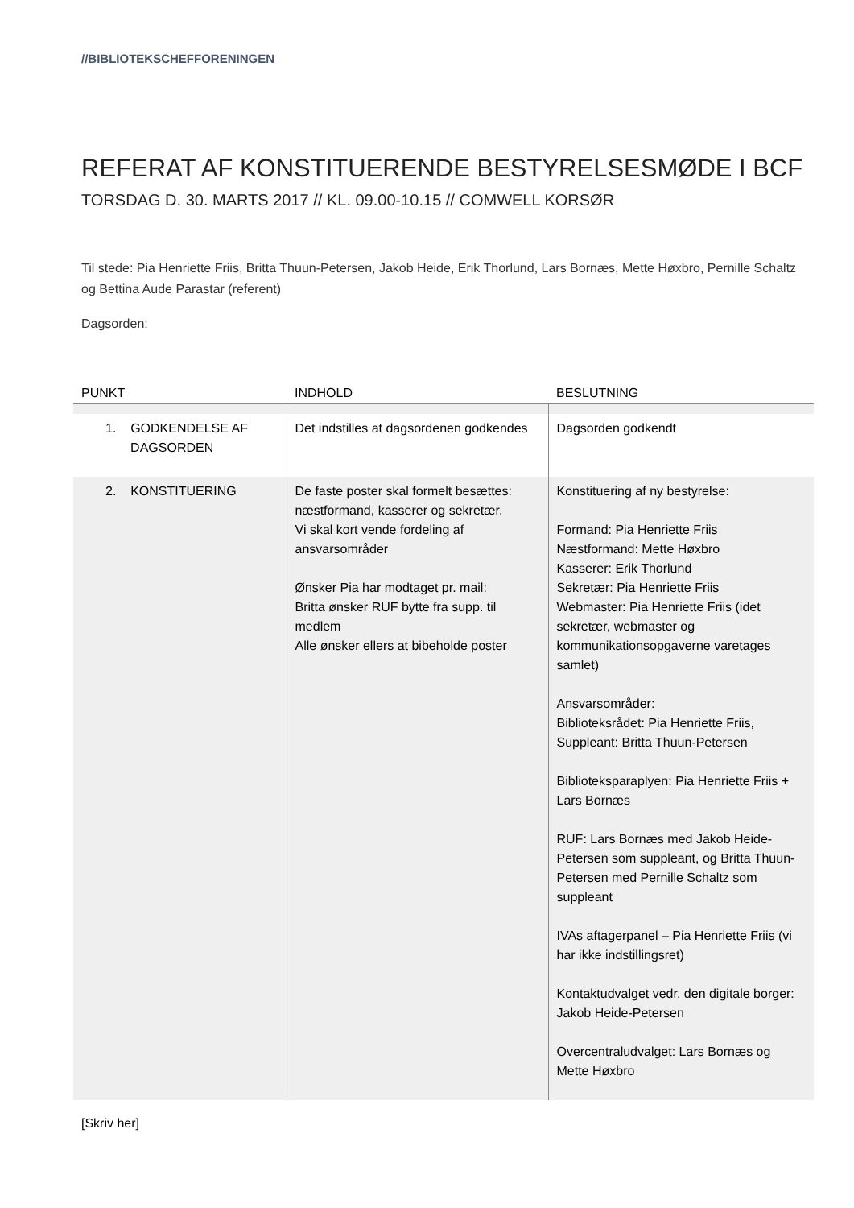//BIBLIOTEKSCHEFFORENINGEN
REFERAT AF KONSTITUERENDE BESTYRELSESMØDE I BCF
TORSDAG D. 30. MARTS 2017 // KL. 09.00-10.15 // COMWELL KORSØR
Til stede: Pia Henriette Friis, Britta Thuun-Petersen, Jakob Heide, Erik Thorlund, Lars Bornæs, Mette Høxbro, Pernille Schaltz og Bettina Aude Parastar (referent)
Dagsorden:
| PUNKT | INDHOLD | BESLUTNING |
| --- | --- | --- |
| 1. GODKENDELSE AF DAGSORDEN | Det indstilles at dagsordenen godkendes | Dagsorden godkendt |
| 2. KONSTITUERING | De faste poster skal formelt besættes: næstformand, kasserer og sekretær. Vi skal kort vende fordeling af ansvarsområder Ønsker Pia har modtaget pr. mail: Britta ønsker RUF bytte fra supp. til medlem Alle ønsker ellers at bibeholde poster | Konstituering af ny bestyrelse: Formand: Pia Henriette Friis Næstformand: Mette Høxbro Kasserer: Erik Thorlund Sekretær: Pia Henriette Friis Webmaster: Pia Henriette Friis (idet sekretær, webmaster og kommunikationsopgaverne varetages samlet) Ansvarsområder: Biblioteksrådet: Pia Henriette Friis, Suppleant: Britta Thuun-Petersen Biblioteksparaplyen: Pia Henriette Friis + Lars Bornæs RUF: Lars Bornæs med Jakob Heide-Petersen som suppleant, og Britta Thuun-Petersen med Pernille Schaltz som suppleant IVAs aftagerpanel – Pia Henriette Friis (vi har ikke indstillingsret) Kontaktudvalget vedr. den digitale borger: Jakob Heide-Petersen Overcentraludvalget: Lars Bornæs og Mette Høxbro |
[Skriv her]